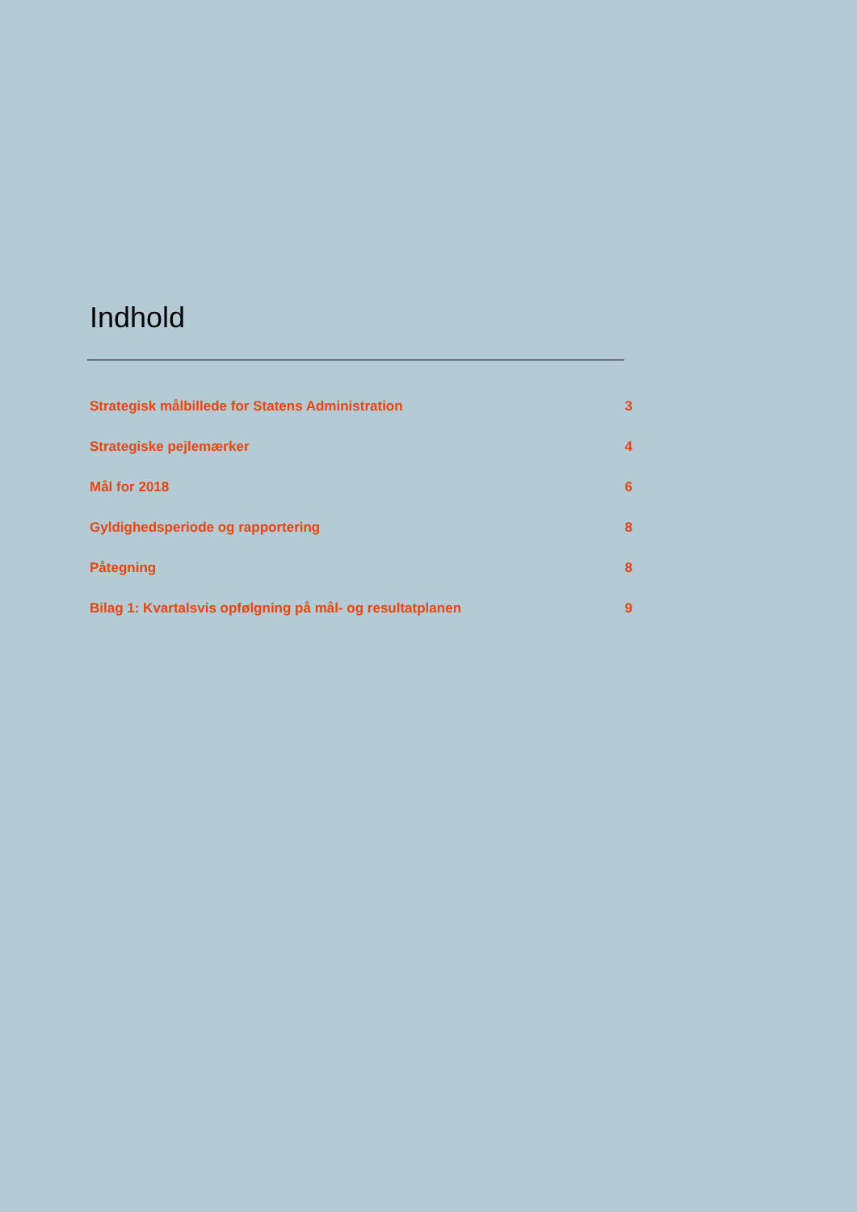Indhold
Strategisk målbillede for Statens Administration 3
Strategiske pejlemærker 4
Mål for 2018 6
Gyldighedsperiode og rapportering 8
Påtegning 8
Bilag 1: Kvartalsvis opfølgning på mål- og resultatplanen 9